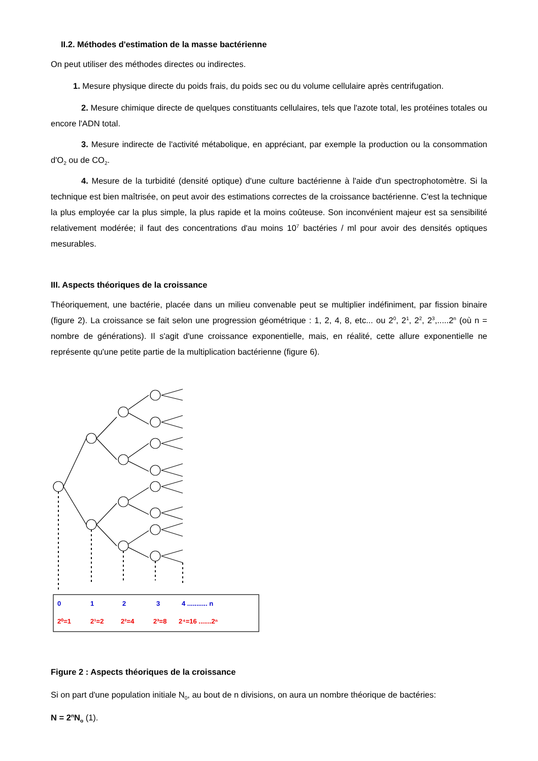II.2. Méthodes d'estimation de la masse bactérienne
On peut utiliser des méthodes directes ou indirectes.
1. Mesure physique directe du poids frais, du poids sec ou du volume cellulaire après centrifugation.
2. Mesure chimique directe de quelques constituants cellulaires, tels que l'azote total, les protéines totales ou encore l'ADN total.
3. Mesure indirecte de l'activité métabolique, en appréciant, par exemple la production ou la consommation d'O<sub>2</sub> ou de CO<sub>2</sub>.
4. Mesure de la turbidité (densité optique) d'une culture bactérienne à l'aide d'un spectrophotomètre. Si la technique est bien maîtrisée, on peut avoir des estimations correctes de la croissance bactérienne. C'est la technique la plus employée car la plus simple, la plus rapide et la moins coûteuse. Son inconvénient majeur est sa sensibilité relativement modérée; il faut des concentrations d'au moins 10<sup>7</sup> bactéries / ml pour avoir des densités optiques mesurables.
III. Aspects théoriques de la croissance
Théoriquement, une bactérie, placée dans un milieu convenable peut se multiplier indéfiniment, par fission binaire (figure 2). La croissance se fait selon une progression géométrique : 1, 2, 4, 8, etc... ou 2<sup>0</sup>, 2<sup>1</sup>, 2<sup>2</sup>, 2<sup>3</sup>,.....2<sup>n</sup> (où n = nombre de générations). Il s'agit d'une croissance exponentielle, mais, en réalité, cette allure exponentielle ne représente qu'une petite partie de la multiplication bactérienne (figure 6).
0
1
2
3
4 ........... n
2⁰=1
2¹=2
2²=4
2³=8
2⁴=16 .......2ⁿ
Figure 2 : Aspects théoriques de la croissance
Si on part d'une population initiale N<sub>0</sub>, au bout de n divisions, on aura un nombre théorique de bactéries:
N = 2<sup>n</sup>N<sub>o</sub> (1).